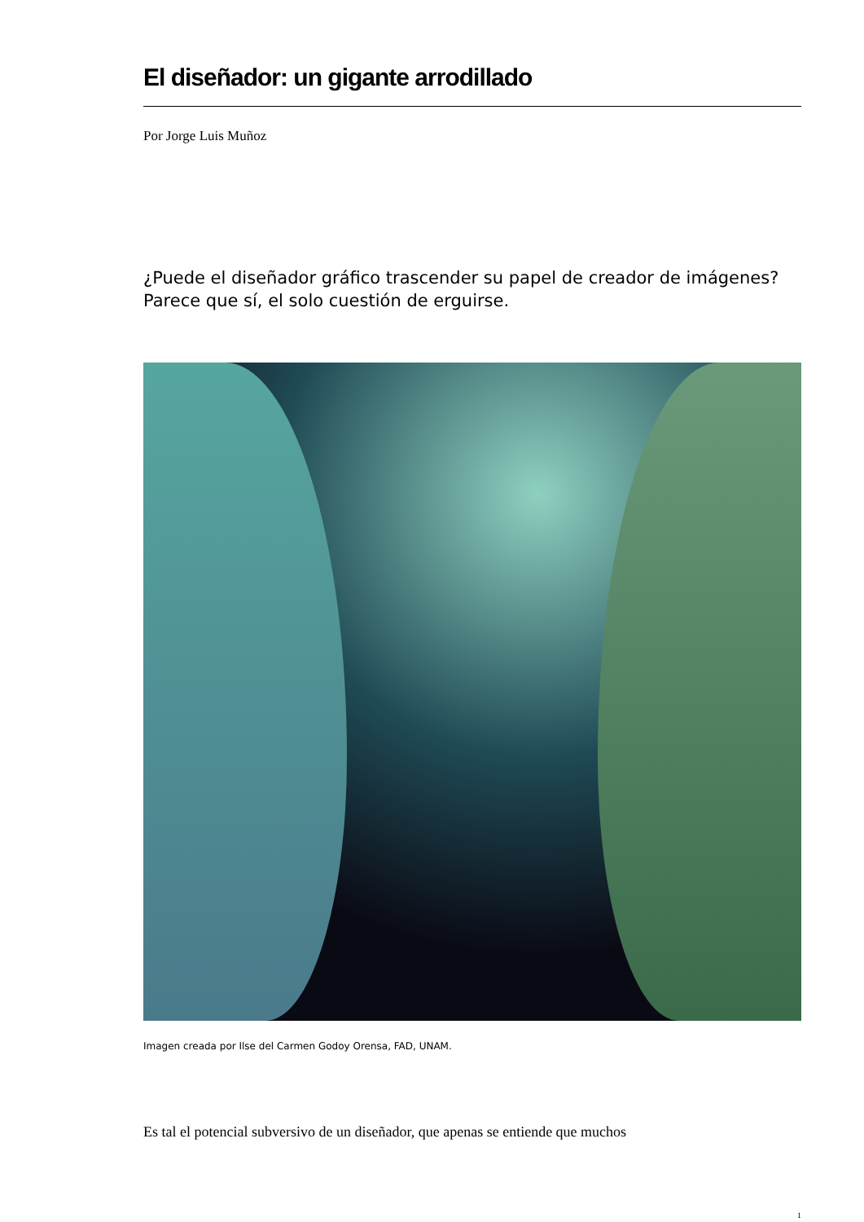El diseñador: un gigante arrodillado
Por Jorge Luis Muñoz
¿Puede el diseñador gráfico trascender su papel de creador de imágenes? Parece que sí, el solo cuestión de erguirse.
Imagen creada por Ilse del Carmen Godoy Orensa, FAD, UNAM.
Es tal el potencial subversivo de un diseñador, que apenas se entiende que muchos
1